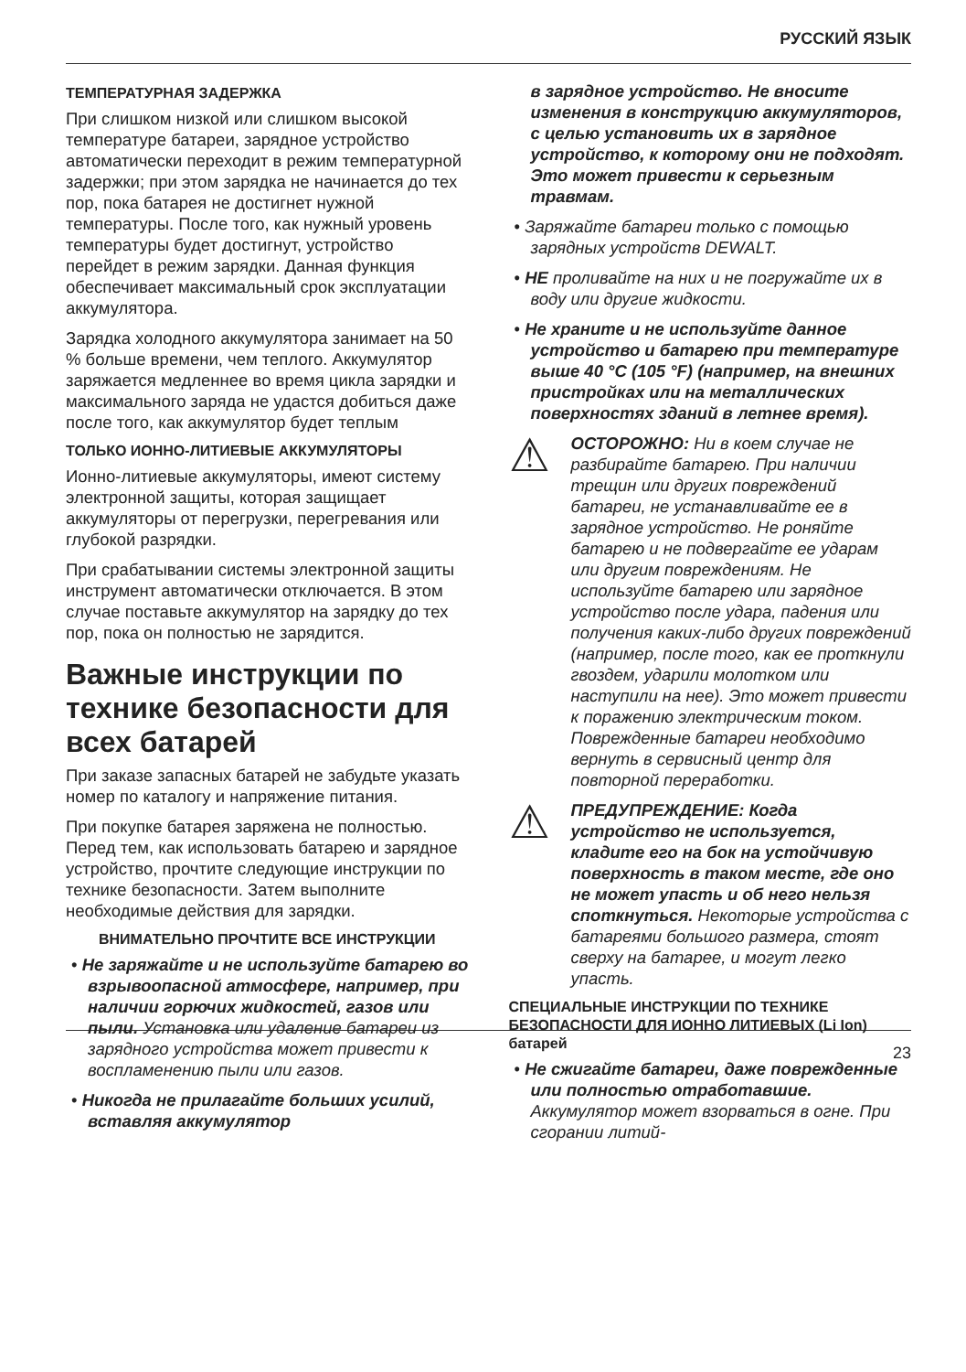РУССКИЙ ЯЗЫК
ТЕМПЕРАТУРНАЯ ЗАДЕРЖКА
При слишком низкой или слишком высокой температуре батареи, зарядное устройство автоматически переходит в режим температурной задержки; при этом зарядка не начинается до тех пор, пока батарея не достигнет нужной температуры. После того, как нужный уровень температуры будет достигнут, устройство перейдет в режим зарядки. Данная функция обеспечивает максимальный срок эксплуатации аккумулятора.
Зарядка холодного аккумулятора занимает на 50 % больше времени, чем теплого. Аккумулятор заряжается медленнее во время цикла зарядки и максимального заряда не удастся добиться даже после того, как аккумулятор будет теплым
ТОЛЬКО ИОННО-ЛИТИЕВЫЕ АККУМУЛЯТОРЫ
Ионно-литиевые аккумуляторы, имеют систему электронной защиты, которая защищает аккумуляторы от перегрузки, перегревания или глубокой разрядки.
При срабатывании системы электронной защиты инструмент автоматически отключается. В этом случае поставьте аккумулятор на зарядку до тех пор, пока он полностью не зарядится.
Важные инструкции по технике безопасности для всех батарей
При заказе запасных батарей не забудьте указать номер по каталогу и напряжение питания.
При покупке батарея заряжена не полностью. Перед тем, как использовать батарею и зарядное устройство, прочтите следующие инструкции по технике безопасности. Затем выполните необходимые действия для зарядки.
ВНИМАТЕЛЬНО ПРОЧТИТЕ ВСЕ ИНСТРУКЦИИ
• Не заряжайте и не используйте батарею во взрывоопасной атмосфере, например, при наличии горючих жидкостей, газов или пыли. Установка или удаление батареи из зарядного устройства может привести к воспламенению пыли или газов.
• Никогда не прилагайте больших усилий, вставляя аккумулятор
в зарядное устройство. Не вносите изменения в конструкцию аккумуляторов, с целью установить их в зарядное устройство, к которому они не подходят. Это может привести к серьезным травмам.
• Заряжайте батареи только с помощью зарядных устройств DEWALT.
• НЕ проливайте на них и не погружайте их в воду или другие жидкости.
• Не храните и не используйте данное устройство и батарею при температуре выше 40 °C (105 °F) (например, на внешних пристройках или на металлических поверхностях зданий в летнее время).
⚠
ОСТОРОЖНО: Ни в коем случае не разбирайте батарею. При наличии трещин или других повреждений батареи, не устанавливайте ее в зарядное устройство. Не роняйте батарею и не подвергайте ее ударам или другим повреждениям. Не используйте батарею или зарядное устройство после удара, падения или получения каких-либо других повреждений (например, после того, как ее проткнули гвоздем, ударили молотком или наступили на нее). Это может привести к поражению электрическим током. Поврежденные батареи необходимо вернуть в сервисный центр для повторной переработки.
⚠
ПРЕДУПРЕЖДЕНИЕ: Когда устройство не используется, кладите его на бок на устойчивую поверхность в таком месте, где оно не может упасть и об него нельзя споткнуться. Некоторые устройства с батареями большого размера, стоят сверху на батарее, и могут легко упасть.
СПЕЦИАЛЬНЫЕ ИНСТРУКЦИИ ПО ТЕХНИКЕ БЕЗОПАСНОСТИ ДЛЯ ИОННО ЛИТИЕВЫХ (Li Ion) батарей
• Не сжигайте батареи, даже поврежденные или полностью отработавшие. Аккумулятор может взорваться в огне. При сгорании литий-
23